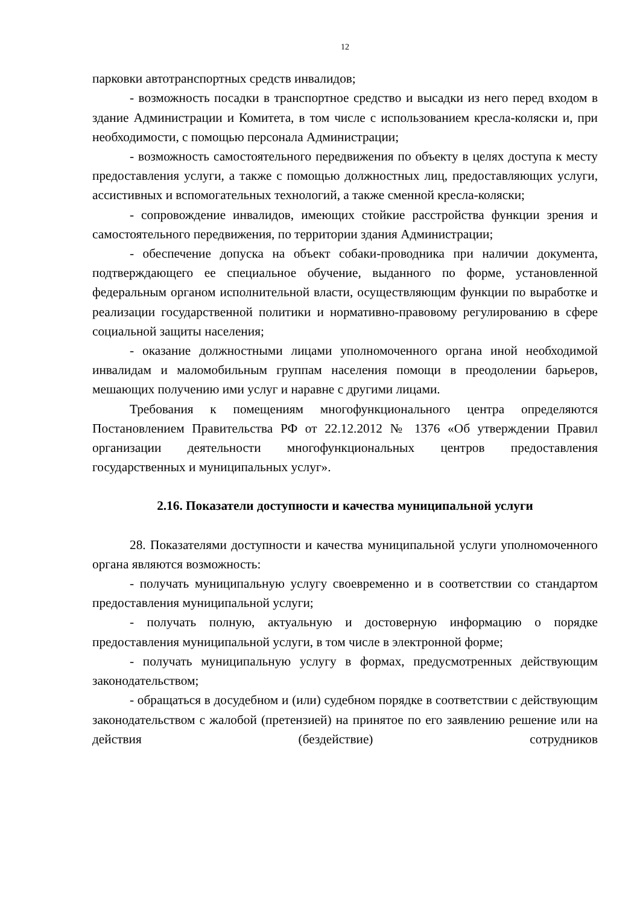12
парковки автотранспортных средств инвалидов;
- возможность посадки в транспортное средство и высадки из него перед входом в здание Администрации и Комитета, в том числе с использованием кресла-коляски и, при необходимости, с помощью персонала Администрации;
- возможность самостоятельного передвижения по объекту в целях доступа к месту предоставления услуги, а также с помощью должностных лиц, предоставляющих услуги, ассистивных и вспомогательных технологий, а также сменной кресла-коляски;
- сопровождение инвалидов, имеющих стойкие расстройства функции зрения и самостоятельного передвижения, по территории здания Администрации;
- обеспечение допуска на объект собаки-проводника при наличии документа, подтверждающего ее специальное обучение, выданного по форме, установленной федеральным органом исполнительной власти, осуществляющим функции по выработке и реализации государственной политики и нормативно-правовому регулированию в сфере социальной защиты населения;
- оказание должностными лицами уполномоченного органа иной необходимой инвалидам и маломобильным группам населения помощи в преодолении барьеров, мешающих получению ими услуг и наравне с другими лицами.
Требования к помещениям многофункционального центра определяются Постановлением Правительства РФ от 22.12.2012 № 1376 «Об утверждении Правил организации деятельности многофункциональных центров предоставления государственных и муниципальных услуг».
2.16. Показатели доступности и качества муниципальной услуги
28. Показателями доступности и качества муниципальной услуги уполномоченного органа являются возможность:
- получать муниципальную услугу своевременно и в соответствии со стандартом предоставления муниципальной услуги;
- получать полную, актуальную и достоверную информацию о порядке предоставления муниципальной услуги, в том числе в электронной форме;
- получать муниципальную услугу в формах, предусмотренных действующим законодательством;
- обращаться в досудебном и (или) судебном порядке в соответствии с действующим законодательством с жалобой (претензией) на принятое по его заявлению решение или на действия (бездействие) сотрудников